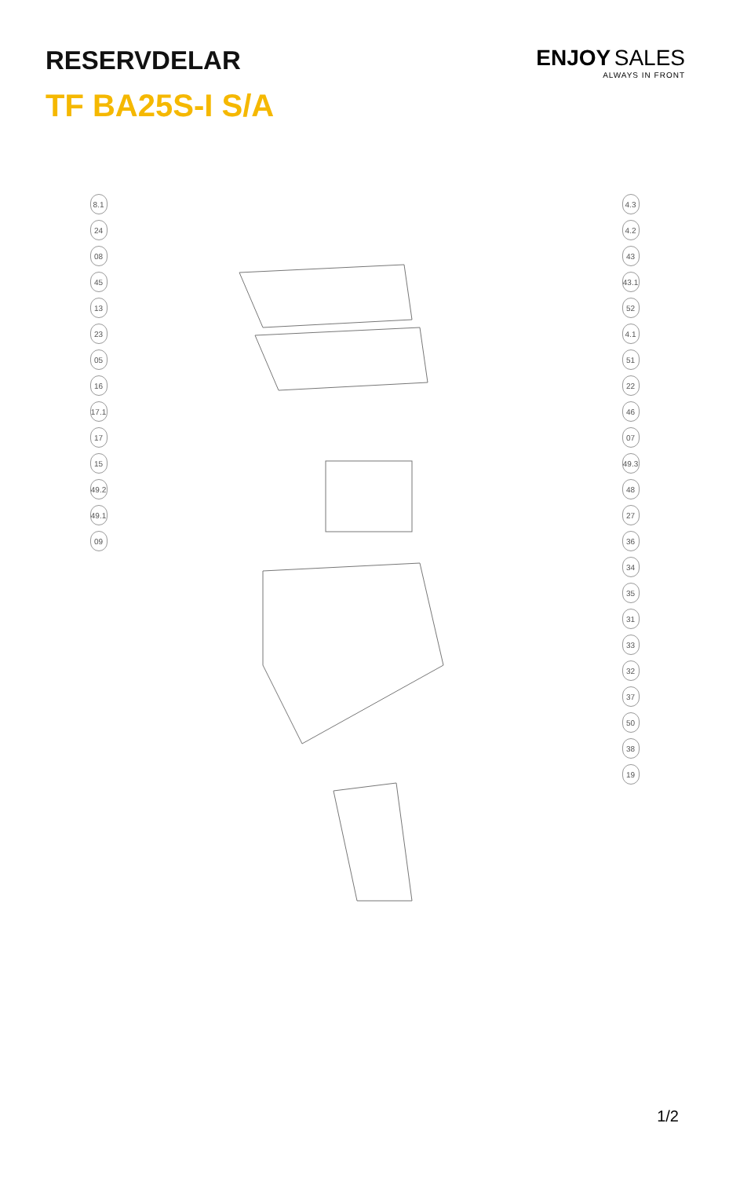RESERVDELAR
TF BA25S-I S/A
ENJOY SALES
ALWAYS IN FRONT
8.1
24
08
45
13
23
05
16
17.1
17
15
49.2
49.1
09
4.3
4.2
43
43.1
52
4.1
51
22
46
07
49.3
48
27
36
34
35
31
33
32
37
50
38
19
1/2